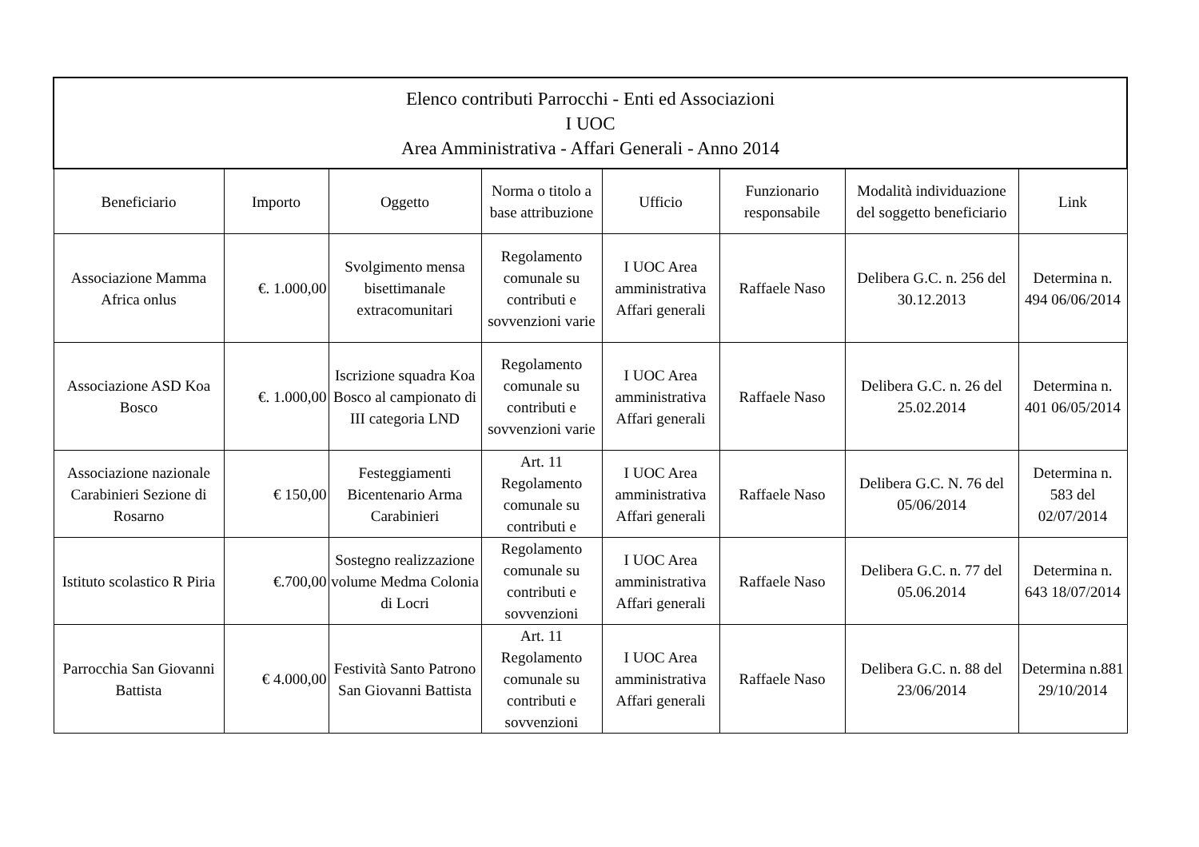| Elenco contributi Parrocchi - Enti ed Associazioni I UOC Area Amministrativa - Affari Generali - Anno 2014 | | | | | | | |
| --- | --- | --- | --- | --- | --- | --- | --- |
| Beneficiario | Importo | Oggetto | Norma o titolo a base attribuzione | Ufficio | Funzionario responsabile | Modalità individuazione del soggetto beneficiario | Link |
| Associazione Mamma Africa onlus | €. 1.000,00 | Svolgimento mensa bisettimanale extracomunitari | Regolamento comunale su contributi e sovvenzioni varie | I UOC Area amministrativa Affari generali | Raffaele Naso | Delibera G.C. n. 256 del 30.12.2013 | Determina n. 494 06/06/2014 |
| Associazione ASD Koa Bosco | €. 1.000,00 | Iscrizione squadra Koa Bosco al campionato di III categoria LND | Regolamento comunale su contributi e sovvenzioni varie | I UOC Area amministrativa Affari generali | Raffaele Naso | Delibera G.C. n. 26 del 25.02.2014 | Determina n. 401 06/05/2014 |
| Associazione nazionale Carabinieri Sezione di Rosarno | € 150,00 | Festeggiamenti Bicentenario Arma Carabinieri | Art. 11 Regolamento comunale su contributi e | I UOC Area amministrativa Affari generali | Raffaele Naso | Delibera G.C. N. 76 del 05/06/2014 | Determina n. 583 del 02/07/2014 |
| Istituto scolastico R Piria | €.700,00 | Sostegno realizzazione volume Medma Colonia di Locri | Regolamento comunale su contributi e sovvenzioni | I UOC Area amministrativa Affari generali | Raffaele Naso | Delibera G.C. n. 77 del 05.06.2014 | Determina n. 643 18/07/2014 |
| Parrocchia San Giovanni Battista | € 4.000,00 | Festività Santo Patrono San Giovanni Battista | Art. 11 Regolamento comunale su contributi e sovvenzioni | I UOC Area amministrativa Affari generali | Raffaele Naso | Delibera G.C. n. 88 del 23/06/2014 | Determina n.881 29/10/2014 |